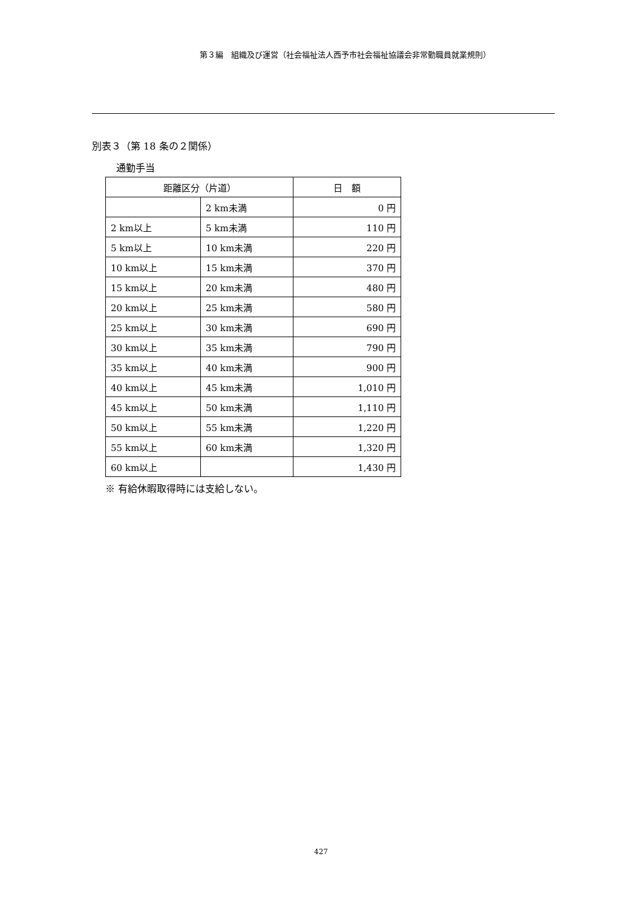第３編　組織及び運営（社会福祉法人西予市社会福祉協議会非常勤職員就業規則）
別表３（第 18 条の２関係）
通勤手当
| 距離区分（片道） | | 日 額 |
| --- | --- | --- |
| | 2 km未満 | 0 円 |
| 2 km以上 | 5 km未満 | 110 円 |
| 5 km以上 | 10 km未満 | 220 円 |
| 10 km以上 | 15 km未満 | 370 円 |
| 15 km以上 | 20 km未満 | 480 円 |
| 20 km以上 | 25 km未満 | 580 円 |
| 25 km以上 | 30 km未満 | 690 円 |
| 30 km以上 | 35 km未満 | 790 円 |
| 35 km以上 | 40 km未満 | 900 円 |
| 40 km以上 | 45 km未満 | 1,010 円 |
| 45 km以上 | 50 km未満 | 1,110 円 |
| 50 km以上 | 55 km未満 | 1,220 円 |
| 55 km以上 | 60 km未満 | 1,320 円 |
| 60 km以上 | | 1,430 円 |
※ 有給休暇取得時には支給しない。
427